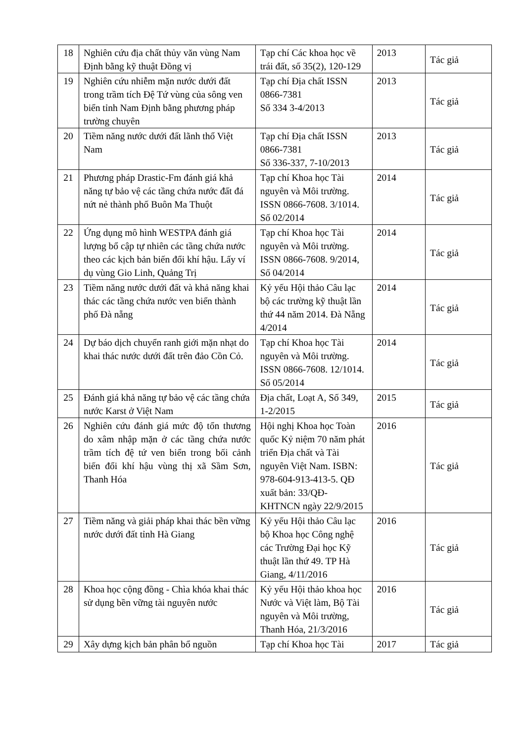| 18 | Nghiên cứu địa chất thủy văn vùng Nam Định bằng kỹ thuật Đồng vị | Tạp chí Các khoa học về trái đất, số 35(2), 120-129 | 2013 | Tác giả |
| 19 | Nghiên cứu nhiễm mặn nước dưới đất trong trầm tích Đệ Tứ vùng của sông ven biển tỉnh Nam Định bằng phương pháp trường chuyên | Tạp chí Địa chất ISSN 0866-7381 Số 334 3-4/2013 | 2013 | Tác giả |
| 20 | Tiềm năng nước dưới đất lãnh thổ Việt Nam | Tạp chí Địa chất ISSN 0866-7381 Số 336-337, 7-10/2013 | 2013 | Tác giả |
| 21 | Phương pháp Drastic-Fm đánh giá khả năng tự bảo vệ các tầng chứa nước đất đá nứt nẻ thành phố Buôn Ma Thuột | Tạp chí Khoa học Tài nguyên và Môi trường. ISSN 0866-7608. 3/1014. Số 02/2014 | 2014 | Tác giả |
| 22 | Ứng dụng mô hình WESTPA đánh giá lượng bổ cập tự nhiên các tầng chứa nước theo các kịch bản biến đổi khí hậu. Lấy ví dụ vùng Gio Linh, Quảng Trị | Tạp chí Khoa học Tài nguyên và Môi trường. ISSN 0866-7608. 9/2014, Số 04/2014 | 2014 | Tác giả |
| 23 | Tiềm năng nước dưới đất và khả năng khai thác các tầng chứa nước ven biển thành phố Đà nẵng | Kỷ yếu Hội thảo Câu lạc bộ các trường kỹ thuật lần thứ 44 năm 2014. Đà Nẵng 4/2014 | 2014 | Tác giả |
| 24 | Dự báo dịch chuyển ranh giới mặn nhạt do khai thác nước dưới đất trên đảo Cồn Cỏ. | Tạp chí Khoa học Tài nguyên và Môi trường. ISSN 0866-7608. 12/1014. Số 05/2014 | 2014 | Tác giả |
| 25 | Đánh giá khả năng tự bảo vệ các tầng chứa nước Karst ở Việt Nam | Địa chất, Loạt A, Số 349, 1-2/2015 | 2015 | Tác giả |
| 26 | Nghiên cứu đánh giá mức độ tổn thương do xâm nhập mặn ở các tầng chứa nước trầm tích đệ tứ ven biển trong bối cảnh biến đổi khí hậu vùng thị xã Sầm Sơn, Thanh Hóa | Hội nghị Khoa học Toàn quốc Kỷ niệm 70 năm phát triển Địa chất và Tài nguyên Việt Nam. ISBN: 978-604-913-413-5. QĐ xuất bản: 33/QĐ-KHTNCN ngày 22/9/2015 | 2016 | Tác giả |
| 27 | Tiềm năng và giải pháp khai thác bền vững nước dưới đất tỉnh Hà Giang | Kỷ yếu Hội thảo Câu lạc bộ Khoa học Công nghệ các Trường Đại học Kỹ thuật lần thứ 49. TP Hà Giang, 4/11/2016 | 2016 | Tác giả |
| 28 | Khoa học cộng đồng - Chìa khóa khai thác sử dụng bền vững tài nguyên nước | Kỷ yếu Hội thảo khoa học Nước và Việt làm, Bộ Tài nguyên và Môi trường, Thanh Hóa, 21/3/2016 | 2016 | Tác giả |
| 29 | Xây dựng kịch bản phân bổ nguồn | Tạp chí Khoa học Tài | 2017 | Tác giả |